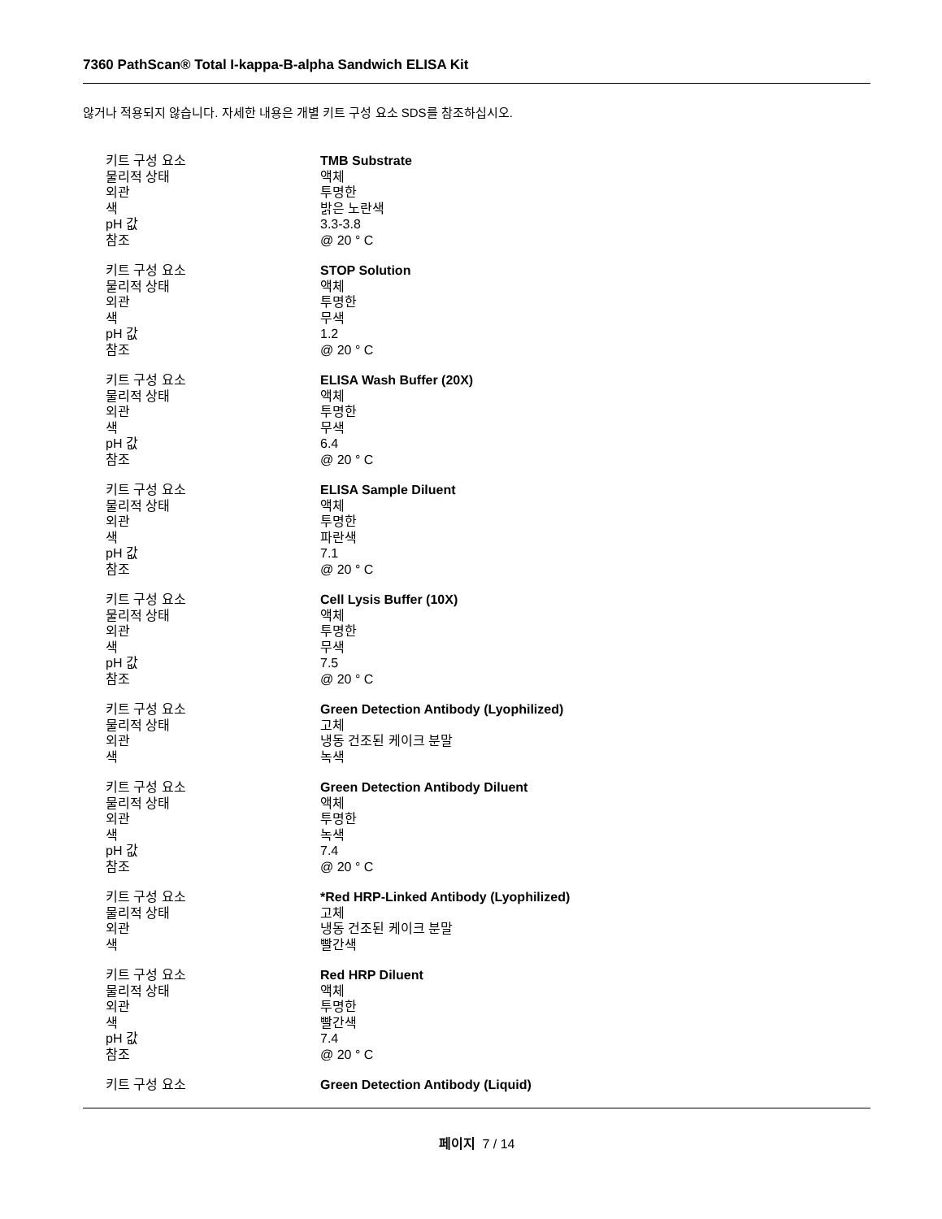7360 PathScan® Total I-kappa-B-alpha Sandwich ELISA Kit
않거나 적용되지 않습니다. 자세한 내용은 개별 키트 구성 요소 SDS를 참조하십시오.
| 키트 구성 요소 | TMB Substrate |
| 물리적 상태 | 액체 |
| 외관 | 투명한 |
| 색 | 밝은 노란색 |
| pH 값 | 3.3-3.8 |
| 참조 | @ 20 ° C |
| 키트 구성 요소 | STOP Solution |
| 물리적 상태 | 액체 |
| 외관 | 투명한 |
| 색 | 무색 |
| pH 값 | 1.2 |
| 참조 | @ 20 ° C |
| 키트 구성 요소 | ELISA Wash Buffer (20X) |
| 물리적 상태 | 액체 |
| 외관 | 투명한 |
| 색 | 무색 |
| pH 값 | 6.4 |
| 참조 | @ 20 ° C |
| 키트 구성 요소 | ELISA Sample Diluent |
| 물리적 상태 | 액체 |
| 외관 | 투명한 |
| 색 | 파란색 |
| pH 값 | 7.1 |
| 참조 | @ 20 ° C |
| 키트 구성 요소 | Cell Lysis Buffer (10X) |
| 물리적 상태 | 액체 |
| 외관 | 투명한 |
| 색 | 무색 |
| pH 값 | 7.5 |
| 참조 | @ 20 ° C |
| 키트 구성 요소 | Green Detection Antibody (Lyophilized) |
| 물리적 상태 | 고체 |
| 외관 | 냉동 건조된 케이크 분말 |
| 색 | 녹색 |
| 키트 구성 요소 | Green Detection Antibody Diluent |
| 물리적 상태 | 액체 |
| 외관 | 투명한 |
| 색 | 녹색 |
| pH 값 | 7.4 |
| 참조 | @ 20 ° C |
| 키트 구성 요소 | *Red HRP-Linked Antibody (Lyophilized) |
| 물리적 상태 | 고체 |
| 외관 | 냉동 건조된 케이크 분말 |
| 색 | 빨간색 |
| 키트 구성 요소 | Red HRP Diluent |
| 물리적 상태 | 액체 |
| 외관 | 투명한 |
| 색 | 빨간색 |
| pH 값 | 7.4 |
| 참조 | @ 20 ° C |
| 키트 구성 요소 | Green Detection Antibody (Liquid) |
페이지 7 / 14